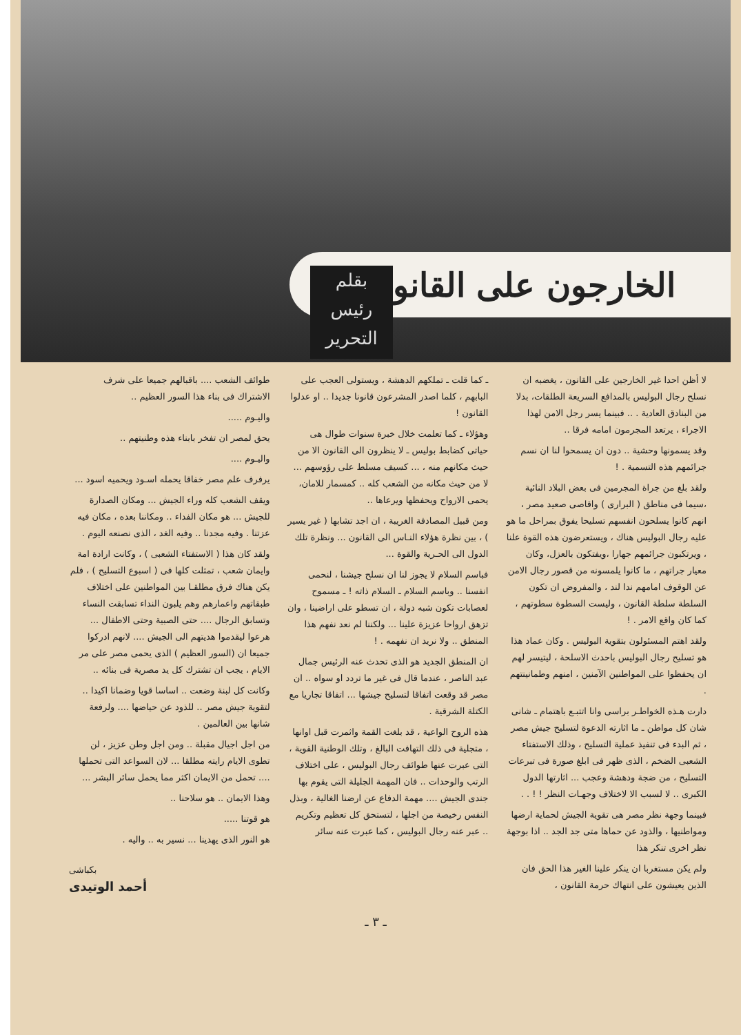الخارجون على القانون
بقلم
رئيس
التحرير
لا أظن احدا غير الخارجين على القانون ، يغضبه ان نسلح رجال البوليس بالمدافع السريعة الطلقات، بدلا من البنادق العادية . .. فبينما يسر رجل الامن لهذا الاجراء ، يرتعد المجرمون امامه فرقا ..
وقد يسمونها وحشية .. دون ان يسمحوا لنا ان نسم جرائمهم هذه التسمية . !
ولقد بلغ من جراة المجرمين فى بعض البلاد النائية ،سيما فى مناطق ( البرارى ) واقاصى صعيد مصر ، انهم كانوا يسلحون انفسهم تسليحا يفوق بمراحل ما هو عليه رجال البوليس هناك ، ويستعرضون هذه القوة علنا ، ويرتكبون جرائمهم جهارا ،ويفتكون بالعزل، وكان معيار جراتهم ، ما كانوا يلمسونه من قصور رجال الامن عن الوقوف امامهم ندا لند ، والمفروض ان تكون السلطة سلطة القانون ، وليست السطوة سطوتهم ، كما كان واقع الامر . !
ولقد اهتم المسئولون بتقوية البوليس . وكان عماد هذا هو تسليح رجال البوليس باحدث الاسلحة ، ليتيسر لهم ان يحفظوا على المواطنين الآمنين ، امنهم وطمانينتهم .
دارت هـذه الخواطـر براسى وانا اتتبـع باهتمام ـ شانى شان كل مواطن ـ ما اثارته الدعوة لتسليح جيش مصر ، ثم البدء فى تنفيذ عملية التسليح ، وذلك الاستفتاء الشعبى الضخم ، الذى ظهر فى ابلغ صورة فى تبرعات التسليح ، من ضجة ودهشة وعجب ... اثارتها الدول الكبرى .. لا لسبب الا لاختلاف وجهـات النظر ! ! . .
فبينما وجهة نظر مصر هى تقوية الجيش لحماية ارضها ومواطنيها ، والذود عن حماها متى جد الجد .. اذا بوجهة نظر اخرى تنكر هذا
ولم يكن مستغربا ان ينكر علينا الغير هذا الحق فان الذين يعيشون على انتهاك حرمة القانون ،
ـ كما قلت ـ تملكهم الدهشة ، ويستولى العجب على البابهم ، كلما اصدر المشرعون قانونا جديدا .. او عدلوا القانون !
وهؤلاء ـ كما تعلمت خلال خبرة سنوات طوال هى حياتى كضابط بوليس ـ لا ينظرون الى القانون الا من حيث مكانهم منه ، ... كسيف مسلط على رؤوسهم ... لا من حيث مكانه من الشعب كله .. كمسمار للامان، يحمى الارواح ويحفظها ويرعاها ..
ومن قبيل المصادفة الغريبة ، ان اجد تشابها ( غير يسير ) ، بين نظرة هؤلاء النـاس الى القانون ... ونظرة تلك الدول الى الحـرية والقوة ...
فباسم السلام لا يجوز لنا ان نسلح جيشنا ، لنحمى انفسنا .. وباسم السلام ـ السلام ذاته ! ـ مسموح لعصابات تكون شبه دولة ، ان تسطو على اراضينا ، وان تزهق ارواحا عزيزة علينا ... ولكننا لم نعد نفهم هذا المنطق .. ولا نريد ان نفهمه . !
ان المنطق الجديد هو الذى تحدث عنه الرئيس جمال عبد الناصر ، عندما قال فى غير ما تردد او سواه .. ان مصر قد وقعت اتفاقا لتسليح جيشها ... اتفاقا تجاريا مع الكتلة الشرقية .
هذه الروح الواعية ، قد بلغت القمة واثمرت قبل اوانها ، متجلية فى ذلك التهافت البالغ ، وتلك الوطنية القوية ، التى عبرت عنها طوائف رجال البوليس ، على اختلاف الرتب والوحدات .. فان المهمة الجليلة التى يقوم بها جندى الجيش .... مهمة الدفاع عن ارضنا الغالية ، وبذل النفس رخيصة من اجلها ، لتستحق كل تعظيم وتكريم .. عبر عنه رجال البوليس ، كما عبرت عنه سائر
طوائف الشعب .... باقبالهم جميعا على شرف الاشتراك فى بناء هذا السور العظيم ..
واليـوم .....
يحق لمصر ان تفخر بابناء هذه وطنيتهم ..
واليـوم ....
يرفرف علم مصر خفاقا يحمله اسـود ويحميه اسود ...
ويقف الشعب كله وراء الجيش ... ومكان الصدارة للجيش ... هو مكان الفداء .. ومكاننا بعده ، مكان فيه عزتنا . وفيه مجدنا .. وفيه الغد ، الذى نصنعه اليوم .
ولقد كان هذا ( الاستفتاء الشعبى ) ، وكانت ارادة امة وايمان شعب ، تمثلت كلها فى ( اسبوع التسليح ) ، فلم يكن هناك فرق مطلقـا بين المواطنين على اختلاف طبقاتهم واعمارهم وهم يلبون النداء تسابقت النساء وتسابق الرجال .... حتى الصبية وحتى الاطفال ... هرعوا ليقدموا هديتهم الى الجيش .... لانهم ادركوا جميعا ان (السور العظيم ) الذى يحمى مصر على مر الايام ، يجب ان تشترك كل يد مصرية فى بنائه ..
وكانت كل لبنة وضعت .. اساسا قويا وضمانا اكيدا .. لتقوية جيش مصر .. للذود عن حياضها .... ولرفعة شانها بين العالمين .
من اجل اجيال مقبلة .. ومن اجل وطن عزيز ، لن تطوى الايام رايته مطلقا ... لان السواعد التى تحملها .... تحمل من الايمان اكثر مما يحمل سائر البشر ...
وهذا الايمان .. هو سلاحنا ..
هو قوتنا .....
هو النور الذى يهدينا ... نسير به .. واليه .
بكباشى
أحمد الوتيدى
ـ ٣ ـ